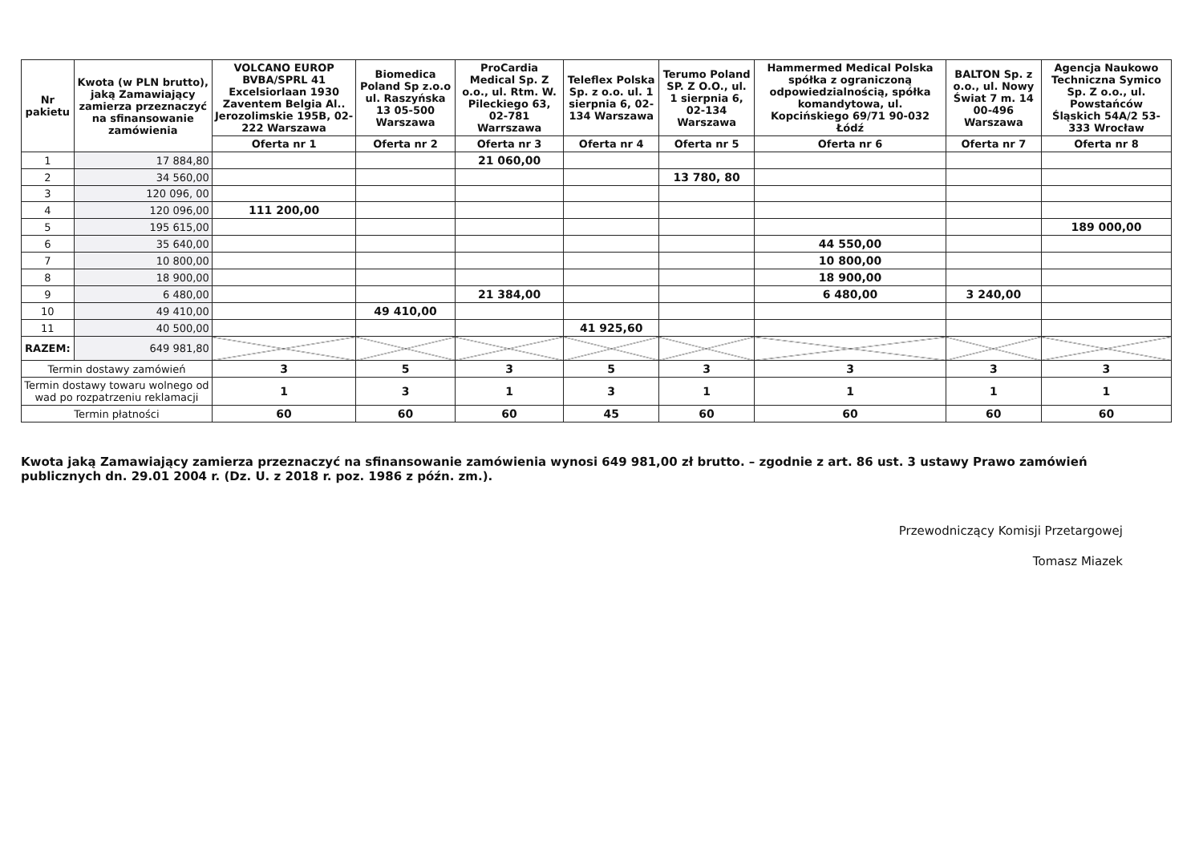| Nr pakietu | Kwota (w PLN brutto), jaką Zamawiający zamierza przeznaczyć na sfinansowanie zamówienia | VOLCANO EUROP BVBA/SPRL 41 Excelsiorlaan 1930 Zaventem Belgia Al.. Jerozolimskie 195B, 02-222 Warszawa | Biomedica Poland Sp z.o.o ul. Raszyńska 13 05-500 Warszawa | ProCardia Medical Sp. Z o.o., ul. Rtm. W. Pileckiego 63, 02-781 Warrszawa | Teleflex Polska Sp. z o.o. ul. 1 sierpnia 6, 02-134 Warszawa | Terumo Poland SP. Z O.O., ul. 1 sierpnia 6, 02-134 Warszawa | Hammermed Medical Polska spółka z ograniczoną odpowiedzialnością, spółka komandytowa, ul. Kopcińskiego 69/71 90-032 Łódź | BALTON Sp. z o.o., ul. Nowy Świat 7 m. 14 00-496 Warszawa | Agencja Naukowo Techniczna Symico Sp. Z o.o., ul. Powstańców Śląskich 54A/2 53-333 Wrocław |
| --- | --- | --- | --- | --- | --- | --- | --- | --- | --- |
| | | Oferta nr 1 | Oferta nr 2 | Oferta nr 3 | Oferta nr 4 | Oferta nr 5 | Oferta nr 6 | Oferta nr 7 | Oferta nr 8 |
| 1 | 17 884,80 | | | 21 060,00 | | | | | |
| 2 | 34 560,00 | | | | | 13 780, 80 | | | |
| 3 | 120 096, 00 | | | | | | | | |
| 4 | 120 096,00 | 111 200,00 | | | | | | | |
| 5 | 195 615,00 | | | | | | | | 189 000,00 |
| 6 | 35 640,00 | | | | | | 44 550,00 | | |
| 7 | 10 800,00 | | | | | | 10 800,00 | | |
| 8 | 18 900,00 | | | | | | 18 900,00 | | |
| 9 | 6 480,00 | | | 21 384,00 | | | 6 480,00 | 3 240,00 | |
| 10 | 49 410,00 | | 49 410,00 | | | | | | |
| 11 | 40 500,00 | | | | 41 925,60 | | | | |
| RAZEM: | 649 981,80 | | | | | | | | |
| Termin dostawy zamówień | | 3 | 5 | 3 | 5 | 3 | 3 | 3 | 3 |
| Termin dostawy towaru wolnego od wad po rozpatrzeniu reklamacji | | 1 | 3 | 1 | 3 | 1 | 1 | 1 | 1 |
| Termin płatności | | 60 | 60 | 60 | 45 | 60 | 60 | 60 | 60 |
Kwota jaką Zamawiający zamierza przeznaczyć na sfinansowanie zamówienia wynosi 649 981,00 zł brutto. – zgodnie z art. 86 ust. 3 ustawy Prawo zamówień publicznych dn. 29.01 2004 r. (Dz. U. z 2018 r. poz. 1986 z późn. zm.).
Przewodniczący Komisji Przetargowej
Tomasz Miazek